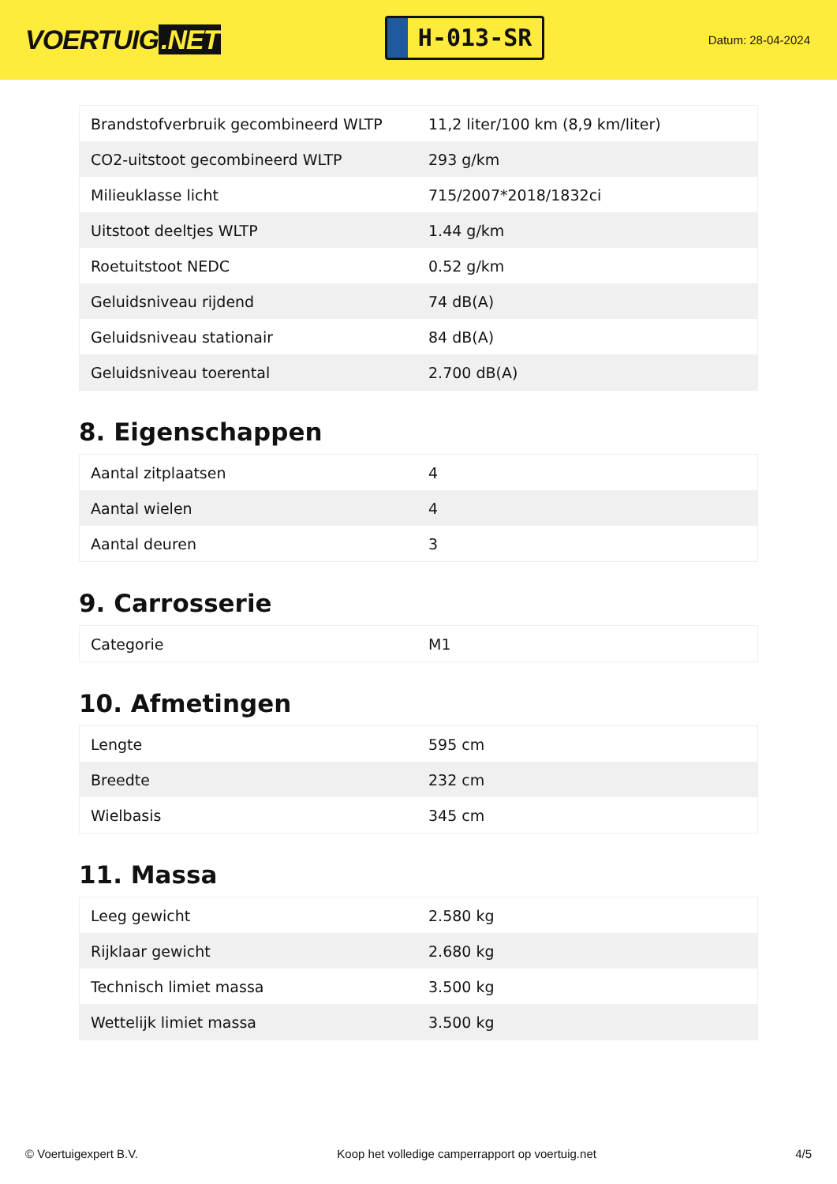VOERTUIG.NET
H-013-SR
Datum: 28-04-2024
| Brandstofverbruik gecombineerd WLTP | 11,2 liter/100 km (8,9 km/liter) |
| CO2-uitstoot gecombineerd WLTP | 293 g/km |
| Milieuklasse licht | 715/2007*2018/1832ci |
| Uitstoot deeltjes WLTP | 1.44 g/km |
| Roetuitstoot NEDC | 0.52 g/km |
| Geluidsniveau rijdend | 74 dB(A) |
| Geluidsniveau stationair | 84 dB(A) |
| Geluidsniveau toerental | 2.700 dB(A) |
8. Eigenschappen
| Aantal zitplaatsen | 4 |
| Aantal wielen | 4 |
| Aantal deuren | 3 |
9. Carrosserie
| Categorie | M1 |
10. Afmetingen
| Lengte | 595 cm |
| Breedte | 232 cm |
| Wielbasis | 345 cm |
11. Massa
| Leeg gewicht | 2.580 kg |
| Rijklaar gewicht | 2.680 kg |
| Technisch limiet massa | 3.500 kg |
| Wettelijk limiet massa | 3.500 kg |
© Voertuigexpert B.V. Koop het volledige camperrapport op voertuig.net 4/5